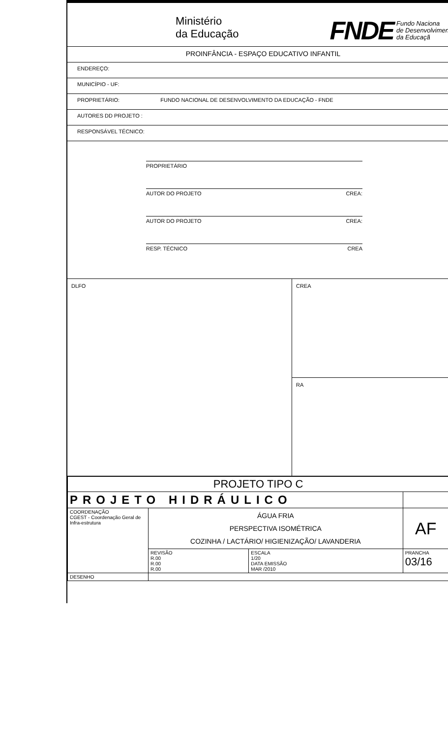Ministério
da Educação
FNDE Fundo Naciona
de Desenvolvimen
da Educaçã
PROINFÂNCIA - ESPAÇO EDUCATIVO INFANTIL
ENDEREÇO:
MUNICÍPIO - UF:
PROPRIETÁRIO: FUNDO NACIONAL DE DESENVOLVIMENTO DA EDUCAÇÃO - FNDE
AUTORES DD PROJETO :
RESPONSÁVEL TÉCNICO:
PROPRIETÁRIO
AUTOR DO PROJETO CREA:
AUTOR DO PROJETO CREA:
RESP. TÉCNICO CREA
DLFO CREA
RA
| PROJETO TIPO C | | | |
| PROJETO HIDRÁULICO | | | |
| COORDENAÇÃO CGEST - Coordenação Geral de Infra-estrutura | ÁGUA FRIA PERSPECTIVA ISOMÉTRICA COZINHA / LACTÁRIO/ HIGIENIZAÇÃO/ LAVANDERIA | | AF |
| | REVISÃO R.00 R.00 R.00 | ESCALA 1/20 DATA EMISSÃO MAR /2010 | PRANCHA 03/16 |
| DESENHO | | | |